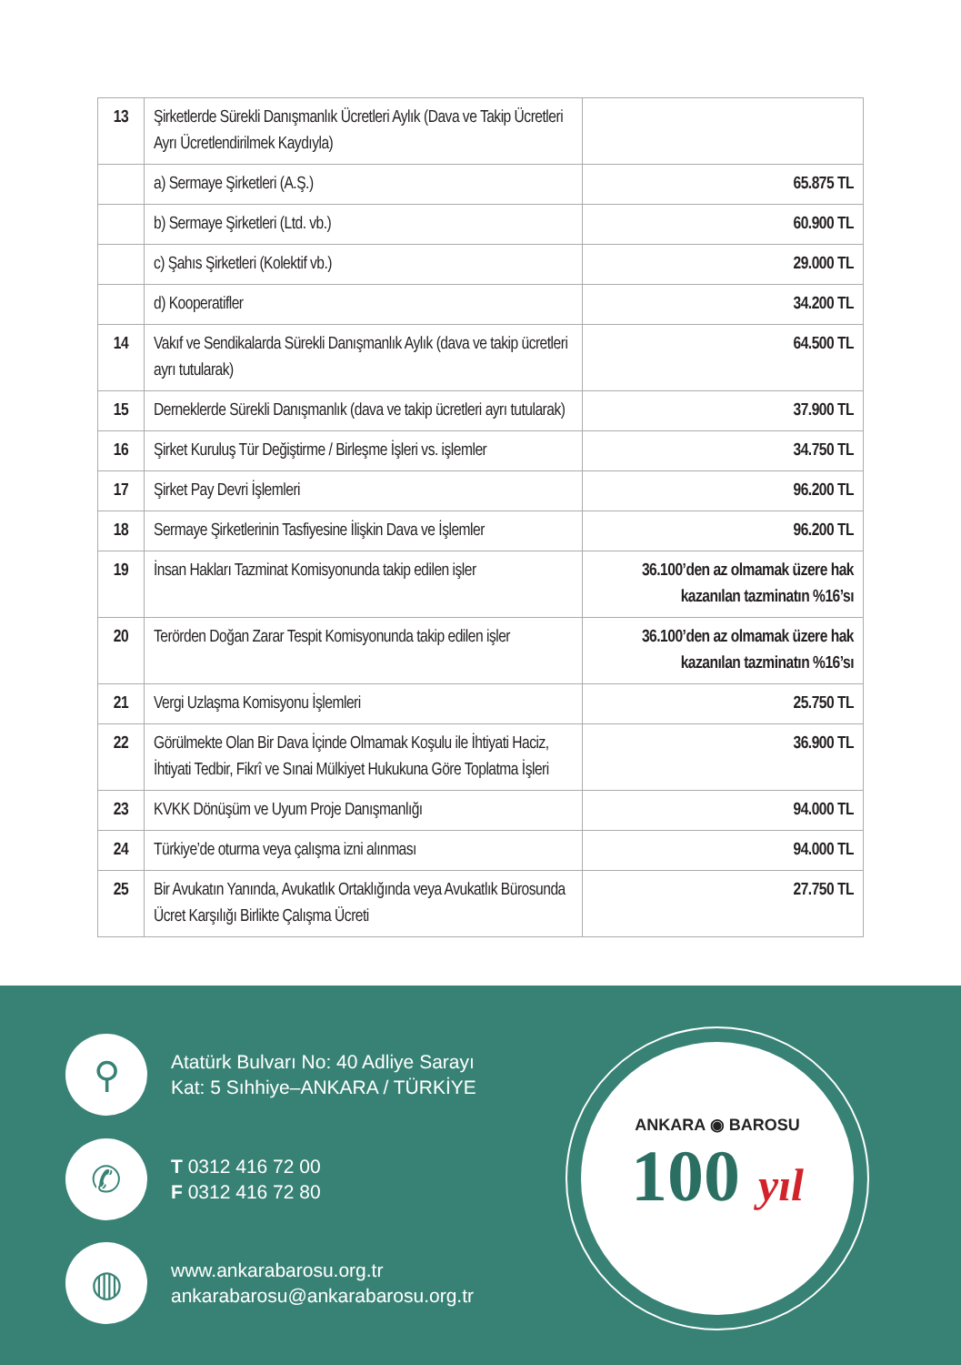| 13 | Şirketlerde Sürekli Danışmanlık Ücretleri Aylık (Dava ve Takip Ücretleri Ayrı Ücretlendirilmek Kaydıyla) | |
| | a) Sermaye Şirketleri (A.Ş.) | 65.875 TL |
| | b) Sermaye Şirketleri (Ltd. vb.) | 60.900 TL |
| | c) Şahıs Şirketleri (Kolektif vb.) | 29.000 TL |
| | d) Kooperatifler | 34.200 TL |
| 14 | Vakıf ve Sendikalarda Sürekli Danışmanlık Aylık (dava ve takip ücretleri ayrı tutularak) | 64.500 TL |
| 15 | Derneklerde Sürekli Danışmanlık (dava ve takip ücretleri ayrı tutularak) | 37.900 TL |
| 16 | Şirket Kuruluş Tür Değiştirme / Birleşme İşleri vs. işlemler | 34.750 TL |
| 17 | Şirket Pay Devri İşlemleri | 96.200 TL |
| 18 | Sermaye Şirketlerinin Tasfiyesine İlişkin Dava ve İşlemler | 96.200 TL |
| 19 | İnsan Hakları Tazminat Komisyonunda takip edilen işler | 36.100’den az olmamak üzere hak kazanılan tazminatın %16’sı |
| 20 | Terörden Doğan Zarar Tespit Komisyonunda takip edilen işler | 36.100’den az olmamak üzere hak kazanılan tazminatın %16’sı |
| 21 | Vergi Uzlaşma Komisyonu İşlemleri | 25.750 TL |
| 22 | Görülmekte Olan Bir Dava İçinde Olmamak Koşulu ile İhtiyati Haciz, İhtiyati Tedbir, Fikrî ve Sınai Mülkiyet Hukukuna Göre Toplatma İşleri | 36.900 TL |
| 23 | KVKK Dönüşüm ve Uyum Proje Danışmanlığı | 94.000 TL |
| 24 | Türkiye’de oturma veya çalışma izni alınması | 94.000 TL |
| 25 | Bir Avukatın Yanında, Avukatlık Ortaklığında veya Avukatlık Bürosunda Ücret Karşılığı Birlikte Çalışma Ücreti | 27.750 TL |
⚲
Atatürk Bulvarı No: 40 Adliye Sarayı
Kat: 5 Sıhhiye–ANKARA / TÜRKİYE
✆
T 0312 416 72 00
F 0312 416 72 80
◍
www.ankarabarosu.org.tr
ankarabarosu@ankarabarosu.org.tr
ANKARA ◉ BAROSU
100 yıl